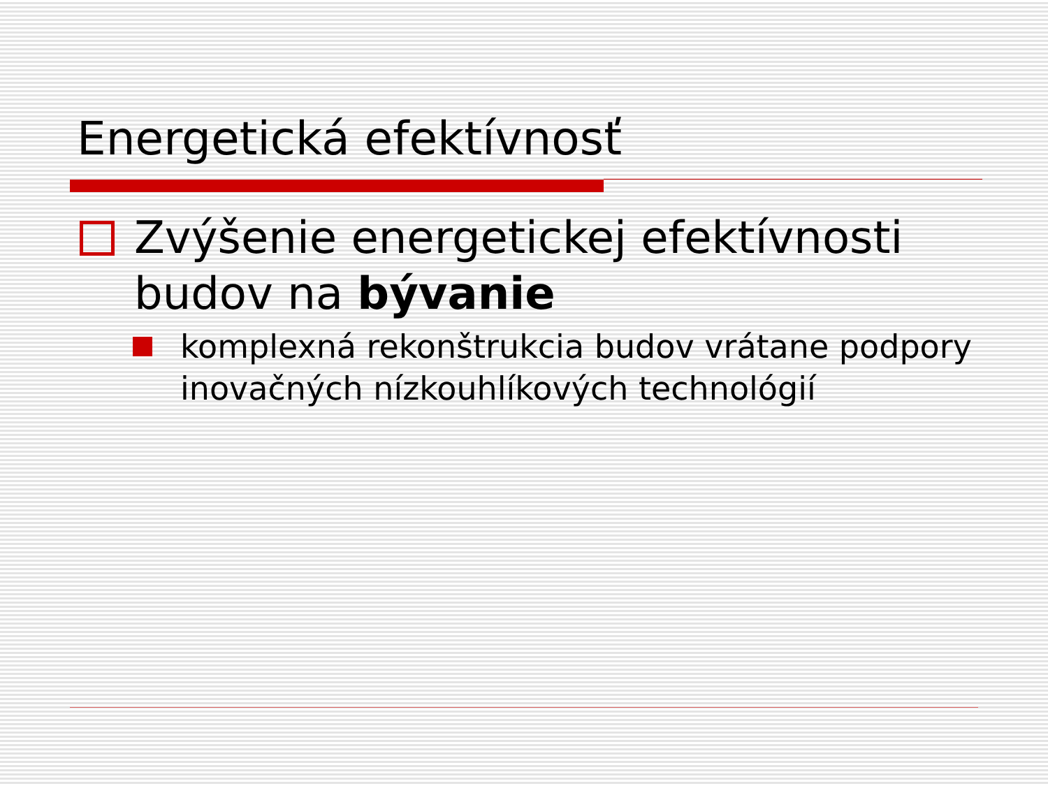Energetická efektívnosť
Zvýšenie energetickej efektívnosti budov na bývanie
komplexná rekonštrukcia budov vrátane podpory inovačných nízkouhlíkových technológií